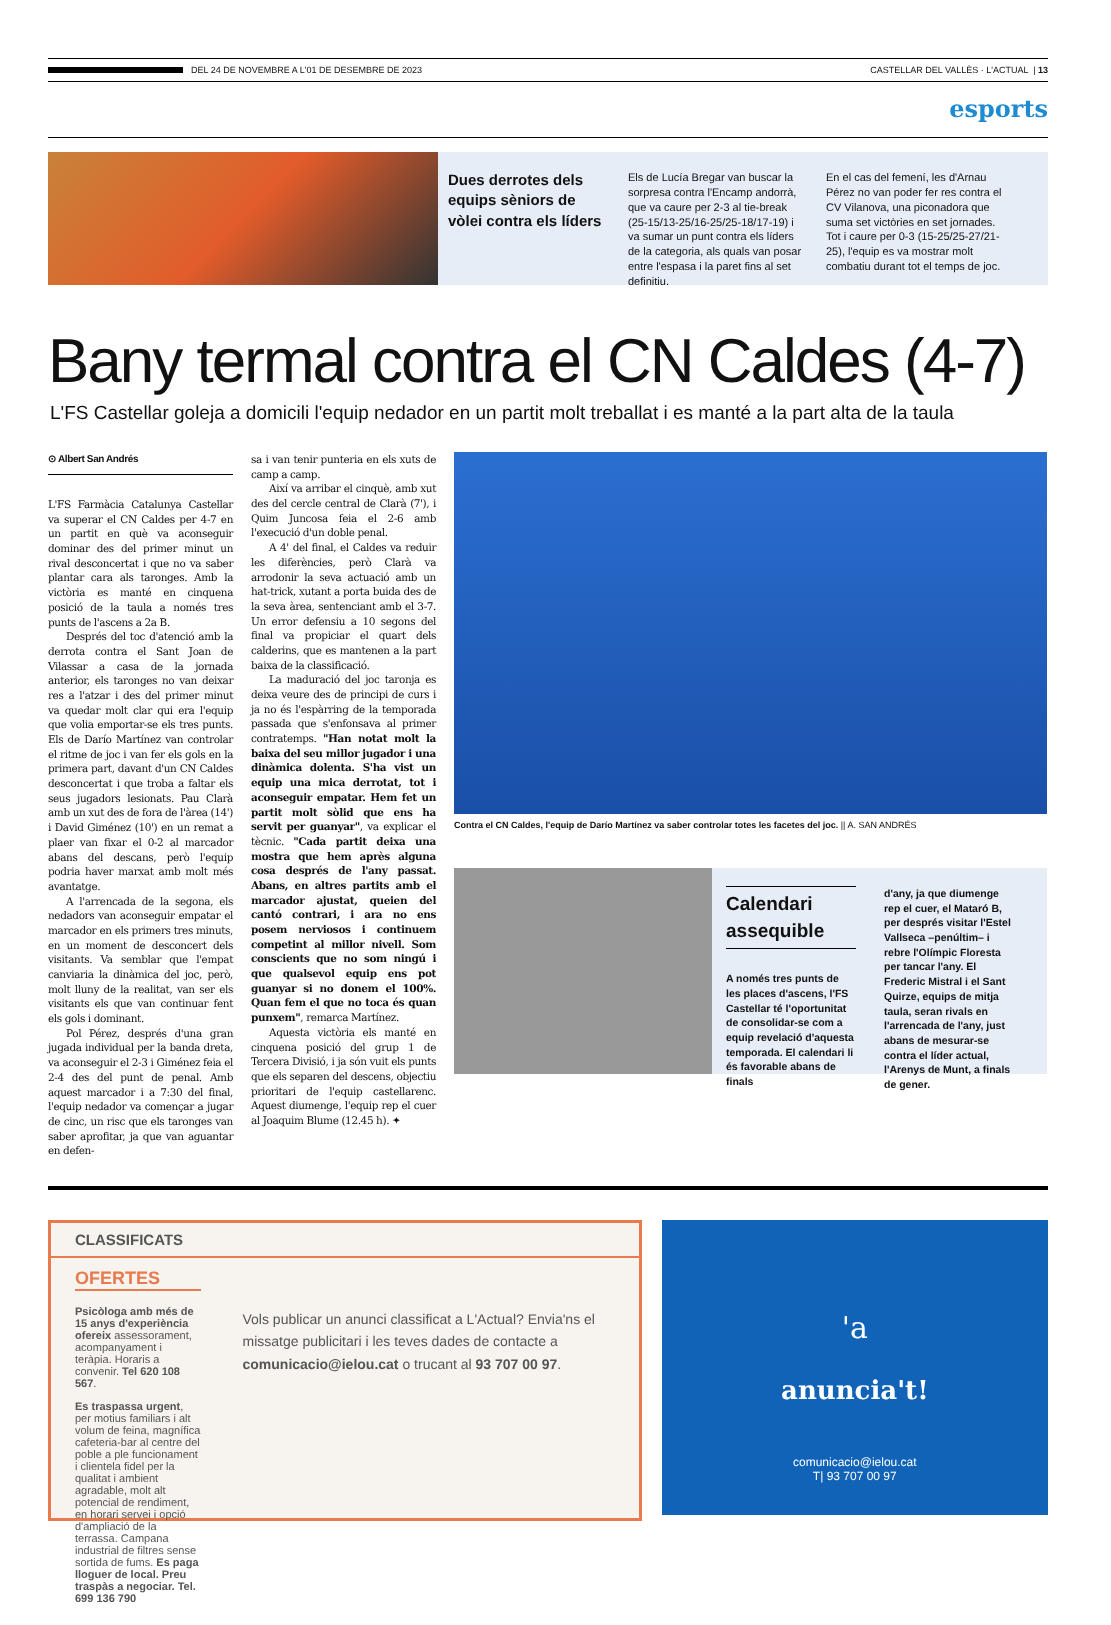DEL 24 DE NOVEMBRE A L'01 DE DESEMBRE DE 2023 CASTELLAR DEL VALLÈS · L'ACTUAL | 13
esports
Dues derrotes dels equips sèniors de vòlei contra els líders
Els de Lucía Bregar van buscar la sorpresa contra l'Encamp andorrà, que va caure per 2-3 al tie-break (25-15/13-25/16-25/25-18/17-19) i va sumar un punt contra els líders de la categoria, als quals van posar entre l'espasa i la paret fins al set definitiu.
En el cas del femení, les d'Arnau Pérez no van poder fer res contra el CV Vilanova, una piconadora que suma set victòries en set jornades. Tot i caure per 0-3 (15-25/25-27/21-25), l'equip es va mostrar molt combatiu durant tot el temps de joc.
Bany termal contra el CN Caldes (4-7)
L'FS Castellar goleja a domicili l'equip nedador en un partit molt treballat i es manté a la part alta de la taula
⊙ Albert San Andrés
L'FS Farmàcia Catalunya Castellar va superar el CN Caldes per 4-7 en un partit en què va aconseguir dominar des del primer minut un rival desconcertat i que no va saber plantar cara als taronges. Amb la victòria es manté en cinquena posició de la taula a només tres punts de l'ascens a 2a B.
Després del toc d'atenció amb la derrota contra el Sant Joan de Vilassar a casa de la jornada anterior, els taronges no van deixar res a l'atzar i des del primer minut va quedar molt clar qui era l'equip que volia emportar-se els tres punts. Els de Darío Martínez van controlar el ritme de joc i van fer els gols en la primera part, davant d'un CN Caldes desconcertat i que troba a faltar els seus jugadors lesionats. Pau Clarà amb un xut des de fora de l'àrea (14') i David Giménez (10') en un remat a plaer van fixar el 0-2 al marcador abans del descans, però l'equip podria haver marxat amb molt més avantatge.
A l'arrencada de la segona, els nedadors van aconseguir empatar el marcador en els primers tres minuts, en un moment de desconcert dels visitants. Va semblar que l'empat canviaria la dinàmica del joc, però, molt lluny de la realitat, van ser els visitants els que van continuar fent els gols i dominant.
Pol Pérez, després d'una gran jugada individual per la banda dreta, va aconseguir el 2-3 i Giménez feia el 2-4 des del punt de penal. Amb aquest marcador i a 7:30 del final, l'equip nedador va començar a jugar de cinc, un risc que els taronges van saber aprofitar, ja que van aguantar en defen-
sa i van tenir punteria en els xuts de camp a camp.
Així va arribar el cinquè, amb xut des del cercle central de Clarà (7'), i Quim Juncosa feia el 2-6 amb l'execució d'un doble penal.
A 4' del final, el Caldes va reduir les diferències, però Clarà va arrodonir la seva actuació amb un hat-trick, xutant a porta buida des de la seva àrea, sentenciant amb el 3-7. Un error defensiu a 10 segons del final va propiciar el quart dels calderins, que es mantenen a la part baixa de la classificació.
La maduració del joc taronja es deixa veure des de principi de curs i ja no és l'espàrring de la temporada passada que s'enfonsava al primer contratemps. "Han notat molt la baixa del seu millor jugador i una dinàmica dolenta. S'ha vist un equip una mica derrotat, tot i aconseguir empatar. Hem fet un partit molt sòlid que ens ha servit per guanyar", va explicar el tècnic. "Cada partit deixa una mostra que hem après alguna cosa després de l'any passat. Abans, en altres partits amb el marcador ajustat, queien del cantó contrari, i ara no ens posem nerviosos i continuem competint al millor nivell. Som conscients que no som ningú i que qualsevol equip ens pot guanyar si no donem el 100%. Quan fem el que no toca és quan punxem", remarca Martínez.
Aquesta victòria els manté en cinquena posició del grup 1 de Tercera Divisió, i ja són vuit els punts que els separen del descens, objectiu prioritari de l'equip castellarenc. Aquest diumenge, l'equip rep el cuer al Joaquim Blume (12.45 h). ✦
Contra el CN Caldes, l'equip de Darío Martínez va saber controlar totes les facetes del joc. || A. SAN ANDRÉS
Calendari assequible
A només tres punts de les places d'ascens, l'FS Castellar té l'oportunitat de consolidar-se com a equip revelació d'aquesta temporada. El calendari li és favorable abans de finals
d'any, ja que diumenge rep el cuer, el Mataró B, per després visitar l'Estel Vallseca –penúltim– i rebre l'Olímpic Floresta per tancar l'any. El Frederic Mistral i el Sant Quirze, equips de mitja taula, seran rivals en l'arrencada de l'any, just abans de mesurar-se contra el líder actual, l'Arenys de Munt, a finals de gener.
CLASSIFICATS
OFERTES
Psicòloga amb més de 15 anys d'experiència ofereix assessorament, acompanyament i teràpia. Horaris a convenir. Tel 620 108 567.
Es traspassa urgent, per motius familiars i alt volum de feina, magnífica cafeteria-bar al centre del poble a ple funcionament i clientela fidel per la qualitat i ambient agradable, molt alt potencial de rendiment, en horari servei i opció d'ampliació de la terrassa. Campana industrial de filtres sense sortida de fums. Es paga lloguer de local. Preu traspàs a negociar. Tel. 699 136 790
Vols publicar un anunci classificat a L'Actual? Envia'ns el missatge publicitari i les teves dades de contacte a comunicacio@ielou.cat o trucant al 93 707 00 97.
'a
anuncia't!
comunicacio@ielou.cat
T| 93 707 00 97